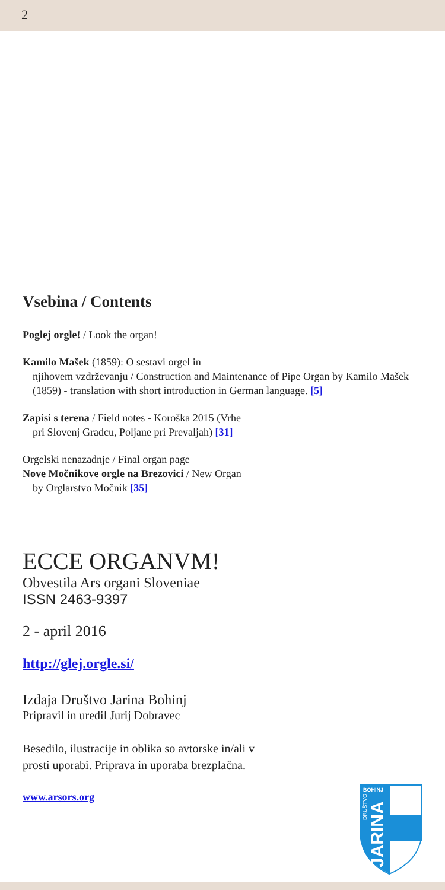2
Vsebina / Contents
Poglej orgle! / Look the organ!
Kamilo Mašek (1859): O sestavi orgel in
njihovem vzdrževanju / Construction and Maintenance of Pipe Organ by Kamilo Mašek (1859) - translation with short introduction in German language. [5]
Zapisi s terena / Field notes - Koroška 2015 (Vrhe
pri Slovenj Gradcu, Poljane pri Prevaljah) [31]
Orgelski nenazadnje / Final organ page
Nove Močnikove orgle na Brezovici / New Organ
by Orglarstvo Močnik [35]
ECCE ORGANVM!
Obvestila Ars organi Sloveniae
ISSN 2463-9397
2 - april 2016
http://glej.orgle.si/
Izdaja Društvo Jarina Bohinj
Pripravil in uredil Jurij Dobravec
Besedilo, ilustracije in oblika so avtorske in/ali v
prosti uporabi. Priprava in uporaba brezplačna.
www.arsors.org
JARINA
DRUŠTVO
BOHINJ